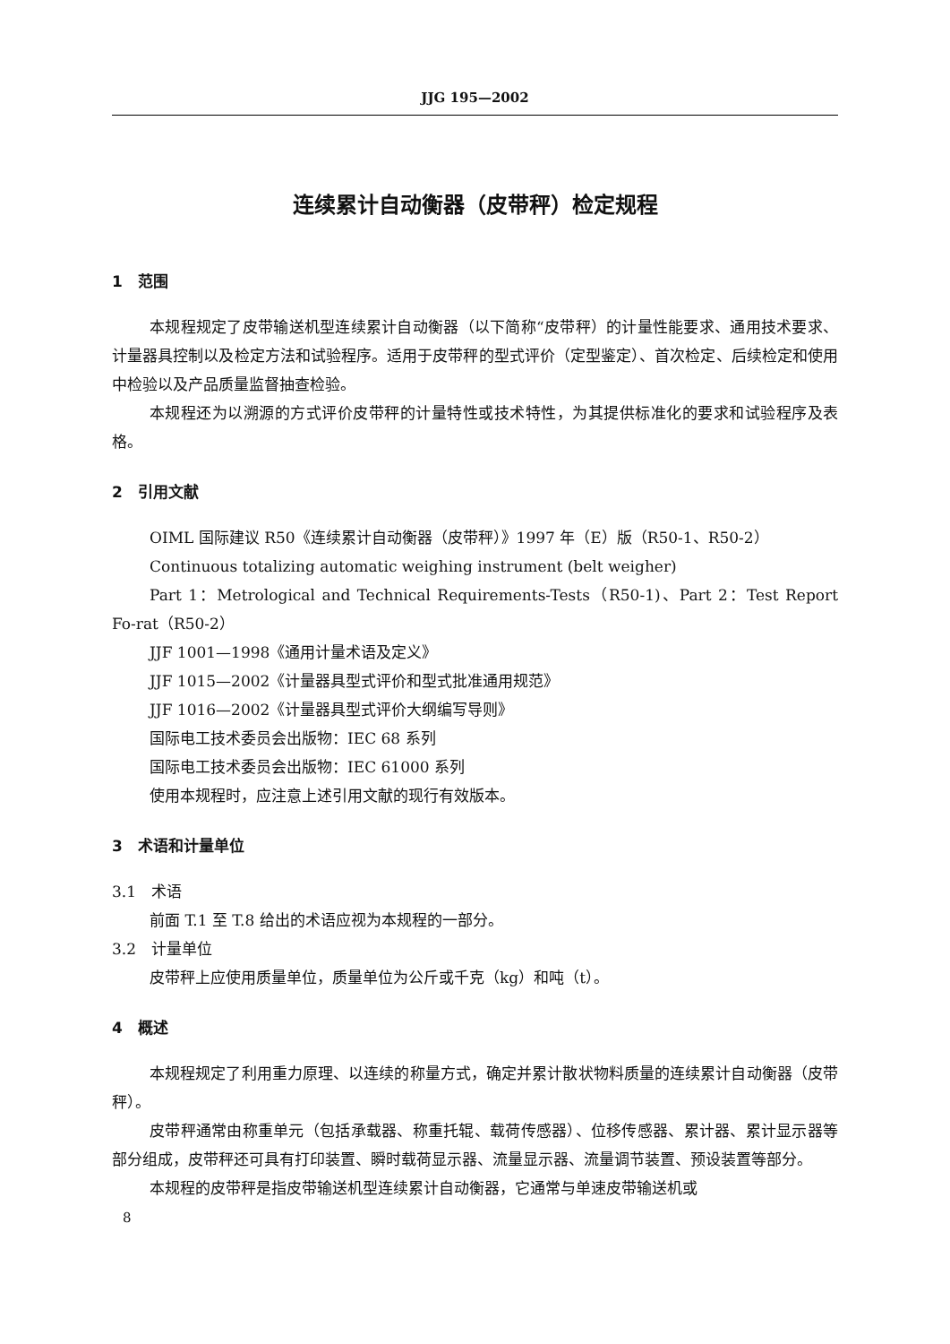JJG 195—2002
连续累计自动衡器（皮带秤）检定规程
1　范围
本规程规定了皮带输送机型连续累计自动衡器（以下简称“皮带秤）的计量性能要求、通用技术要求、计量器具控制以及检定方法和试验程序。适用于皮带秤的型式评价（定型鉴定）、首次检定、后续检定和使用中检验以及产品质量监督抽查检验。
本规程还为以溯源的方式评价皮带秤的计量特性或技术特性，为其提供标准化的要求和试验程序及表格。
2　引用文献
OIML 国际建议 R50《连续累计自动衡器（皮带秤）》1997 年（E）版（R50-1、R50-2）
Continuous totalizing automatic weighing instrument (belt weigher)
Part 1：Metrological and Technical Requirements-Tests（R50-1)、Part 2：Test Report Fo-rat（R50-2）
JJF 1001—1998《通用计量术语及定义》
JJF 1015—2002《计量器具型式评价和型式批准通用规范》
JJF 1016—2002《计量器具型式评价大纲编写导则》
国际电工技术委员会出版物：IEC 68 系列
国际电工技术委员会出版物：IEC 61000 系列
使用本规程时，应注意上述引用文献的现行有效版本。
3　术语和计量单位
3.1　术语
前面 T.1 至 T.8 给出的术语应视为本规程的一部分。
3.2　计量单位
皮带秤上应使用质量单位，质量单位为公斤或千克（kg）和吨（t）。
4　概述
本规程规定了利用重力原理、以连续的称量方式，确定并累计散状物料质量的连续累计自动衡器（皮带秤）。
皮带秤通常由称重单元（包括承载器、称重托辊、载荷传感器）、位移传感器、累计器、累计显示器等部分组成，皮带秤还可具有打印装置、瞬时载荷显示器、流量显示器、流量调节装置、预设装置等部分。
本规程的皮带秤是指皮带输送机型连续累计自动衡器，它通常与单速皮带输送机或
8